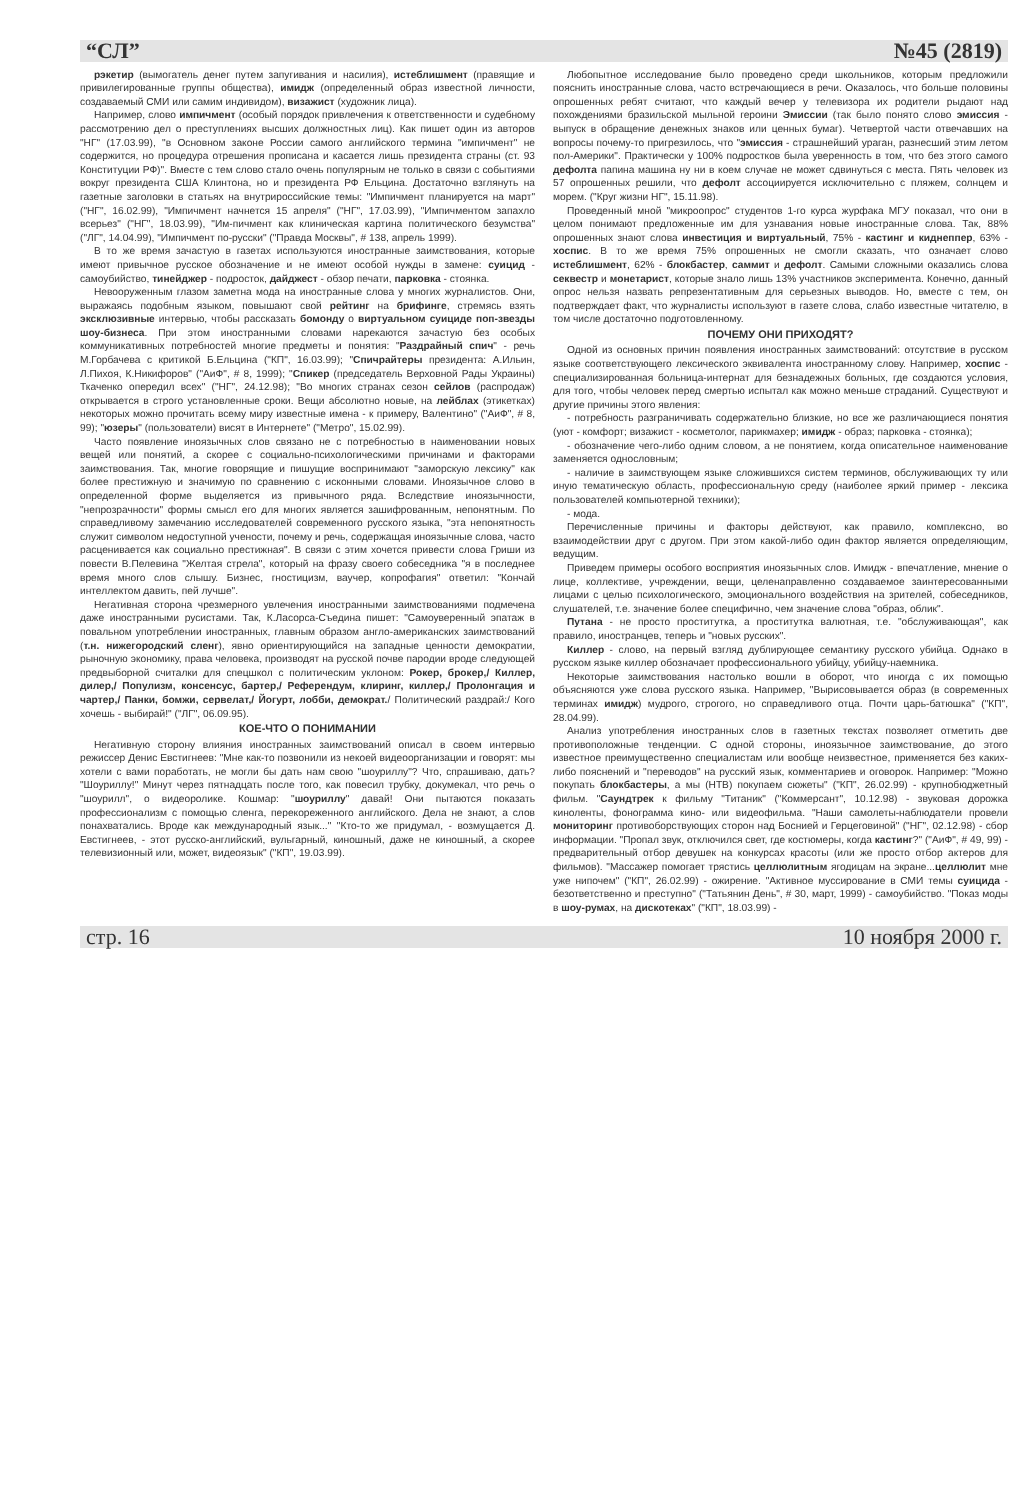“СЛ” №45 (2819)
рэкетир (вымогатель денег путем запугивания и насилия), истеблишмент (правящие и привилегированные группы общества), имидж (определенный образ известной личности, создаваемый СМИ или самим индивидом), визажист (художник лица).
Например, слово импичмент (особый порядок привлечения к ответственности и судебному рассмотрению дел о преступлениях высших должностных лиц). Как пишет один из авторов "НГ" (17.03.99), "в Основном законе России самого английского термина "импичмент" не содержится, но процедура отрешения прописана и касается лишь президента страны (ст. 93 Конституции РФ)". Вместе с тем слово стало очень популярным не только в связи с событиями вокруг президента США Клинтона, но и президента РФ Ельцина. Достаточно взглянуть на газетные заголовки в статьях на внутрироссийские темы: "Импичмент планируется на март" ("НГ", 16.02.99), "Импичмент начнется 15 апреля" ("НГ", 17.03.99), "Импичментом запахло всерьез" ("НГ", 18.03.99), "Им-пичмент как клиническая картина политического безумства" ("ЛГ", 14.04.99), "Импичмент по-русски" ("Правда Москвы", # 138, апрель 1999).
В то же время зачастую в газетах используются иностранные заимствования, которые имеют привычное русское обозначение и не имеют особой нужды в замене: суицид - самоубийство, тинейджер - подросток, дайджест - обзор печати, парковка - стоянка.
Невооруженным глазом заметна мода на иностранные слова у многих журналистов. Они, выражаясь подобным языком, повышают свой рейтинг на брифинге, стремясь взять эксклюзивные интервью, чтобы рассказать бомонду о виртуальном суициде поп-звезды шоу-бизнеса. При этом иностранными словами нарекаются зачастую без особых коммуникативных потребностей многие предметы и понятия: "Раздрайный спич" - речь М.Горбачева с критикой Б.Ельцина ("КП", 16.03.99); "Спичрайтеры президента: А.Ильин, Л.Пихоя, К.Никифоров" ("АиФ", # 8, 1999); "Спикер (председатель Верховной Рады Украины) Ткаченко опередил всех" ("НГ", 24.12.98); "Во многих странах сезон сейлов (распродаж) открывается в строго установленные сроки. Вещи абсолютно новые, на лейблах (этикетках) некоторых можно прочитать всему миру известные имена - к примеру, Валентино" ("АиФ", # 8, 99); "юзеры" (пользователи) висят в Интернете" ("Метро", 15.02.99).
Часто появление иноязычных слов связано не с потребностью в наименовании новых вещей или понятий, а скорее с социально-психологическими причинами и факторами заимствования. Так, многие говорящие и пишущие воспринимают "заморскую лексику" как более престижную и значимую по сравнению с исконными словами. Иноязычное слово в определенной форме выделяется из привычного ряда. Вследствие иноязычности, "непрозрачности" формы смысл его для многих является зашифрованным, непонятным. По справедливому замечанию исследователей современного русского языка, "эта непонятность служит символом недоступной учености, почему и речь, содержащая иноязычные слова, часто расценивается как социально престижная". В связи с этим хочется привести слова Гриши из повести В.Пелевина "Желтая стрела", который на фразу своего собеседника "я в последнее время много слов слышу. Бизнес, гностицизм, ваучер, копрофагия" ответил: "Кончай интеллектом давить, пей лучше".
Негативная сторона чрезмерного увлечения иностранными заимствованиями подмечена даже иностранными русистами. Так, К.Ласорса-Съедина пишет: "Самоуверенный эпатаж в повальном употреблении иностранных, главным образом англо-американских заимствований (т.н. нижегородский сленг), явно ориентирующийся на западные ценности демократии, рыночную экономику, права человека, производят на русской почве пародии вроде следующей предвыборной считалки для спецшкол с политическим уклоном: Рокер, брокер,/ Киллер, дилер,/ Популизм, консенсус, бартер,/ Референдум, клиринг, киллер,/ Пролонгация и чартер,/ Панки, бомжи, сервелат,/ Йогурт, лобби, демократ./ Политический раздрай:/ Кого хочешь - выбирай!" ("ЛГ", 06.09.95).
КОЕ-ЧТО О ПОНИМАНИИ
Негативную сторону влияния иностранных заимствований описал в своем интервью режиссер Денис Евстигнеев: "Мне как-то позвонили из некоей видеоорганизации и говорят: мы хотели с вами поработать, не могли бы дать нам свою "шоуриллу"? Что, спрашиваю, дать? "Шоуриллу!" Минут через пятнадцать после того, как повесил трубку, докумекал, что речь о "шоурилл", о видеоролике. Кошмар: "шоуриллу" давай! Они пытаются показать профессионализм с помощью сленга, перекореженного английского. Дела не знают, а слов понахватались. Вроде как международный язык..." "Кто-то же придумал, - возмущается Д. Евстигнеев, - этот русско-английский, вульгарный, киношный, даже не киношный, а скорее телевизионный или, может, видеоязык" ("КП", 19.03.99).
Любопытное исследование было проведено среди школьников, которым предложили пояснить иностранные слова, часто встречающиеся в речи. Оказалось, что больше половины опрошенных ребят считают, что каждый вечер у телевизора их родители рыдают над похождениями бразильской мыльной героини Эмиссии (так было понято слово эмиссия - выпуск в обращение денежных знаков или ценных бумаг). Четвертой части отвечавших на вопросы почему-то пригрезилось, что "эмиссия - страшнейший ураган, разнесший этим летом пол-Америки". Практически у 100% подростков была уверенность в том, что без этого самого дефолта папина машина ну ни в коем случае не может сдвинуться с места. Пять человек из 57 опрошенных решили, что дефолт ассоциируется исключительно с пляжем, солнцем и морем. ("Круг жизни НГ", 15.11.98).
Проведенный мной "микроопрос" студентов 1-го курса журфака МГУ показал, что они в целом понимают предложенные им для узнавания новые иностранные слова. Так, 88% опрошенных знают слова инвестиция и виртуальный, 75% - кастинг и киднеппер, 63% - хоспис. В то же время 75% опрошенных не смогли сказать, что означает слово истеблишмент, 62% - блокбастер, саммит и дефолт. Самыми сложными оказались слова секвестр и монетарист, которые знало лишь 13% участников эксперимента. Конечно, данный опрос нельзя назвать репрезентативным для серьезных выводов. Но, вместе с тем, он подтверждает факт, что журналисты используют в газете слова, слабо известные читателю, в том числе достаточно подготовленному.
ПОЧЕМУ ОНИ ПРИХОДЯТ?
Одной из основных причин появления иностранных заимствований: отсутствие в русском языке соответствующего лексического эквивалента иностранному слову. Например, хоспис - специализированная больница-интернат для безнадежных больных, где создаются условия, для того, чтобы человек перед смертью испытал как можно меньше страданий. Существуют и другие причины этого явления:
- потребность разграничивать содержательно близкие, но все же различающиеся понятия (уют - комфорт; визажист - косметолог, парикмахер; имидж - образ; парковка - стоянка);
- обозначение чего-либо одним словом, а не понятием, когда описательное наименование заменяется однословным;
- наличие в заимствующем языке сложившихся систем терминов, обслуживающих ту или иную тематическую область, профессиональную среду (наиболее яркий пример - лексика пользователей компьютерной техники);
- мода.
Перечисленные причины и факторы действуют, как правило, комплексно, во взаимодействии друг с другом. При этом какой-либо один фактор является определяющим, ведущим.
Приведем примеры особого восприятия иноязычных слов. Имидж - впечатление, мнение о лице, коллективе, учреждении, вещи, целенаправленно создаваемое заинтересованными лицами с целью психологического, эмоционального воздействия на зрителей, собеседников, слушателей, т.е. значение более специфично, чем значение слова "образ, облик".
Путана - не просто проститутка, а проститутка валютная, т.е. "обслуживающая", как правило, иностранцев, теперь и "новых русских".
Киллер - слово, на первый взгляд дублирующее семантику русского убийца. Однако в русском языке киллер обозначает профессионального убийцу, убийцу-наемника.
Некоторые заимствования настолько вошли в оборот, что иногда с их помощью объясняются уже слова русского языка. Например, "Вырисовывается образ (в современных терминах имидж) мудрого, строгого, но справедливого отца. Почти царь-батюшка" ("КП", 28.04.99).
Анализ употребления иностранных слов в газетных текстах позволяет отметить две противоположные тенденции. С одной стороны, иноязычное заимствование, до этого известное преимущественно специалистам или вообще неизвестное, применяется без каких-либо пояснений и "переводов" на русский язык, комментариев и оговорок. Например: "Можно покупать блокбастеры, а мы (НТВ) покупаем сюжеты" ("КП", 26.02.99) - крупнобюджетный фильм. "Саундтрек к фильму "Титаник" ("Коммерсант", 10.12.98) - звуковая дорожка киноленты, фонограмма кино- или видеофильма. "Наши самолеты-наблюдатели провели мониторинг противоборствующих сторон над Боснией и Герцеговиной" ("НГ", 02.12.98) - сбор информации. "Пропал звук, отключился свет, где костюмеры, когда кастинг?" ("АиФ", # 49, 99) - предварительный отбор девушек на конкурсах красоты (или же просто отбор актеров для фильмов). "Массажер помогает трястись целлюлитным ягодицам на экране...целлюлит мне уже нипочем" ("КП", 26.02.99) - ожирение. "Активное муссирование в СМИ темы суицида - безответственно и преступно" ("Татьянин День", # 30, март, 1999) - самоубийство. "Показ моды в шоу-румах, на дискотеках" ("КП", 18.03.99) -
стр. 16 10 ноября 2000 г.